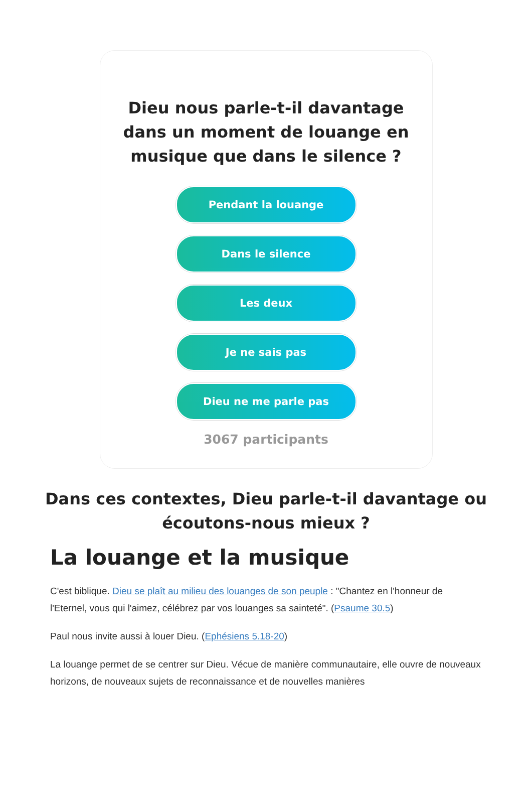Dieu nous parle-t-il davantage dans un moment de louange en musique que dans le silence ?
Pendant la louange
Dans le silence
Les deux
Je ne sais pas
Dieu ne me parle pas
3067 participants
Dans ces contextes, Dieu parle-t-il davantage ou écoutons-nous mieux ?
La louange et la musique
C'est biblique. Dieu se plaît au milieu des louanges de son peuple : "Chantez en l'honneur de l'Eternel, vous qui l'aimez, célébrez par vos louanges sa sainteté". (Psaume 30.5)
Paul nous invite aussi à louer Dieu. (Ephésiens 5.18-20)
La louange permet de se centrer sur Dieu. Vécue de manière communautaire, elle ouvre de nouveaux horizons, de nouveaux sujets de reconnaissance et de nouvelles manières